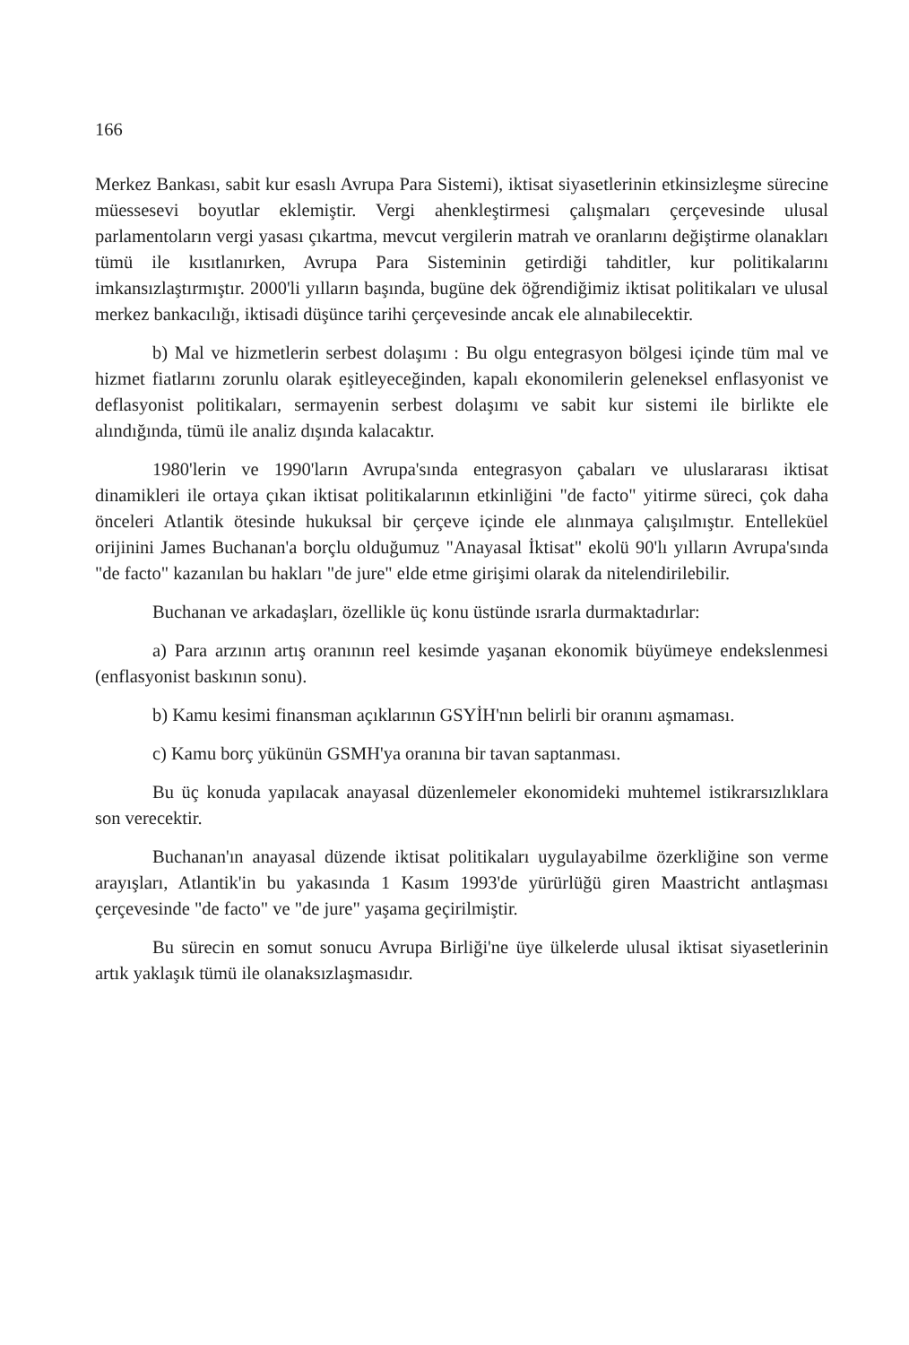166
Merkez Bankası, sabit kur esaslı Avrupa Para Sistemi), iktisat siyasetlerinin etkinsizleşme sürecine müessesevi boyutlar eklemiştir. Vergi ahenkleştirmesi çalışmaları çerçevesinde ulusal parlamentoların vergi yasası çıkartma, mevcut vergilerin matrah ve oranlarını değiştirme olanakları tümü ile kısıtlanırken, Avrupa Para Sisteminin getirdiği tahditler, kur politikalarını imkansızlaştırmıştır. 2000'li yılların başında, bugüne dek öğrendiğimiz iktisat politikaları ve ulusal merkez bankacılığı, iktisadi düşünce tarihi çerçevesinde ancak ele alınabilecektir.
b) Mal ve hizmetlerin serbest dolaşımı : Bu olgu entegrasyon bölgesi içinde tüm mal ve hizmet fiatlarını zorunlu olarak eşitleyeceğinden, kapalı ekonomilerin geleneksel enflasyonist ve deflasyonist politikaları, sermayenin serbest dolaşımı ve sabit kur sistemi ile birlikte ele alındığında, tümü ile analiz dışında kalacaktır.
1980'lerin ve 1990'ların Avrupa'sında entegrasyon çabaları ve uluslararası iktisat dinamikleri ile ortaya çıkan iktisat politikalarının etkinliğini "de facto" yitirme süreci, çok daha önceleri Atlantik ötesinde hukuksal bir çerçeve içinde ele alınmaya çalışılmıştır. Entelleküel orijinini James Buchanan'a borçlu olduğumuz "Anayasal İktisat" ekolü 90'lı yılların Avrupa'sında "de facto" kazanılan bu hakları "de jure" elde etme girişimi olarak da nitelendirilebilir.
Buchanan ve arkadaşları, özellikle üç konu üstünde ısrarla durmaktadırlar:
a) Para arzının artış oranının reel kesimde yaşanan ekonomik büyümeye endekslenmesi (enflasyonist baskının sonu).
b) Kamu kesimi finansman açıklarının GSYİH'nın belirli bir oranını aşmaması.
c) Kamu borç yükünün GSMH'ya oranına bir tavan saptanması.
Bu üç konuda yapılacak anayasal düzenlemeler ekonomideki muhtemel istikrarsızlıklara son verecektir.
Buchanan'ın anayasal düzende iktisat politikaları uygulayabilme özerkliğine son verme arayışları, Atlantik'in bu yakasında 1 Kasım 1993'de yürürlüğü giren Maastricht antlaşması çerçevesinde "de facto" ve "de jure" yaşama geçirilmiştir.
Bu sürecin en somut sonucu Avrupa Birliği'ne üye ülkelerde ulusal iktisat siyasetlerinin artık yaklaşık tümü ile olanaksızlaşmasıdır.